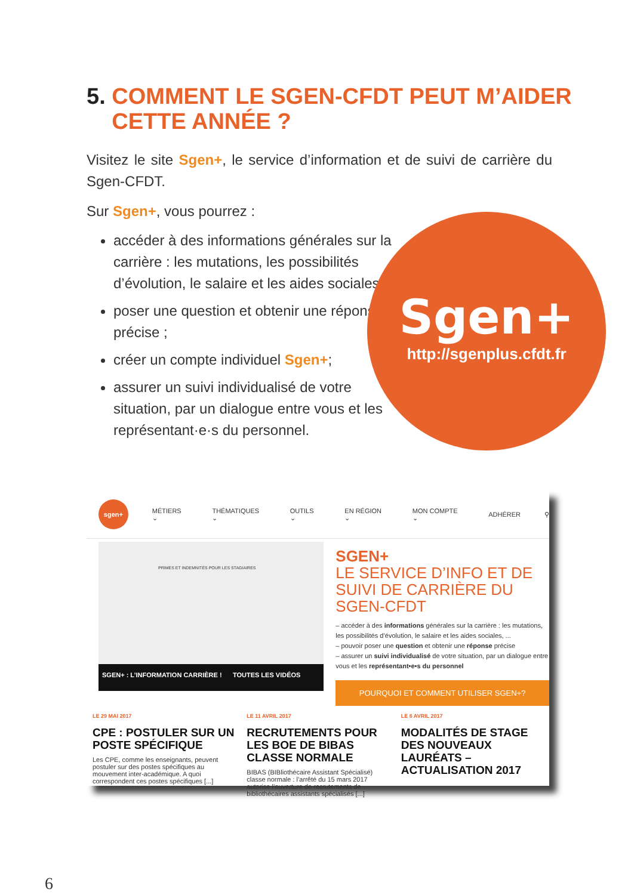5. COMMENT LE SGEN-CFDT PEUT M’AIDER
CETTE ANNÉE ?
Visitez le site Sgen+, le service d’information et de suivi de carrière du Sgen-CFDT.
Sur Sgen+, vous pourrez :
accéder à des informations générales sur la carrière : les mutations, les possibilités d’évolution, le salaire et les aides sociales…
poser une question et obtenir une réponse précise ;
créer un compte individuel Sgen+;
assurer un suivi individualisé de votre situation, par un dialogue entre vous et les représentant·e·s du personnel.
Sgen+
http://sgenplus.cfdt.fr
sgen+
MÉTIERS ⌄ THÉMATIQUES ⌄ OUTILS ⌄ EN RÉGION ⌄ MON COMPTE ⌄ ADHÉRER ⚲
PRIMES ET INDEMNITÉS POUR LES STAGIAIRES
SGEN+ : L’INFORMATION CARRIÈRE ! TOUTES LES VIDÉOS
SGEN+
LE SERVICE D’INFO ET DE SUIVI DE CARRIÈRE DU SGEN-CFDT
– accéder à des informations générales sur la carrière : les mutations, les possibilités d’évolution, le salaire et les aides sociales, ...
– pouvoir poser une question et obtenir une réponse précise
– assurer un suivi individualisé de votre situation, par un dialogue entre vous et les représentant•e•s du personnel
POURQUOI ET COMMENT UTILISER SGEN+?
LE 29 MAI 2017
CPE : POSTULER SUR UN POSTE SPÉCIFIQUE
Les CPE, comme les enseignants, peuvent postuler sur des postes spécifiques au mouvement inter-académique. A quoi correspondent ces postes spécifiques [...]
LE 11 AVRIL 2017
RECRUTEMENTS POUR LES BOE DE BIBAS CLASSE NORMALE
BIBAS (BIBliothécaire Assistant Spécialisé) classe normale : l’arrêté du 15 mars 2017 autorise l’ouverture de recrutements de bibliothécaires assistants spécialisés [...]
LE 6 AVRIL 2017
MODALITÉS DE STAGE DES NOUVEAUX LAURÉATS – ACTUALISATION 2017
6